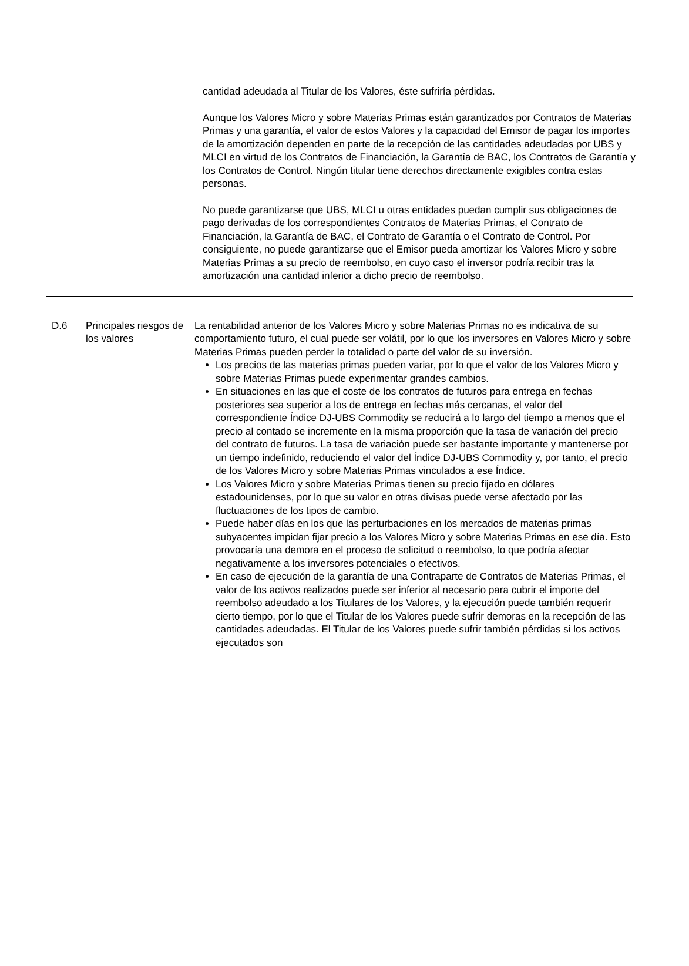cantidad adeudada al Titular de los Valores, éste sufriría pérdidas.
Aunque los Valores Micro y sobre Materias Primas están garantizados por Contratos de Materias Primas y una garantía, el valor de estos Valores y la capacidad del Emisor de pagar los importes de la amortización dependen en parte de la recepción de las cantidades adeudadas por UBS y MLCI en virtud de los Contratos de Financiación, la Garantía de BAC, los Contratos de Garantía y los Contratos de Control. Ningún titular tiene derechos directamente exigibles contra estas personas.
No puede garantizarse que UBS, MLCI u otras entidades puedan cumplir sus obligaciones de pago derivadas de los correspondientes Contratos de Materias Primas, el Contrato de Financiación, la Garantía de BAC, el Contrato de Garantía o el Contrato de Control. Por consiguiente, no puede garantizarse que el Emisor pueda amortizar los Valores Micro y sobre Materias Primas a su precio de reembolso, en cuyo caso el inversor podría recibir tras la amortización una cantidad inferior a dicho precio de reembolso.
| D.6 | Principales riesgos de los valores | La rentabilidad anterior de los Valores Micro y sobre Materias Primas no es indicativa de su comportamiento futuro, el cual puede ser volátil, por lo que los inversores en Valores Micro y sobre Materias Primas pueden perder la totalidad o parte del valor de su inversión. Los precios de las materias primas pueden variar, por lo que el valor de los Valores Micro y sobre Materias Primas puede experimentar grandes cambios. En situaciones en las que el coste de los contratos de futuros para entrega en fechas posteriores sea superior a los de entrega en fechas más cercanas, el valor del correspondiente Índice DJ-UBS Commodity se reducirá a lo largo del tiempo a menos que el precio al contado se incremente en la misma proporción que la tasa de variación del precio del contrato de futuros. La tasa de variación puede ser bastante importante y mantenerse por un tiempo indefinido, reduciendo el valor del Índice DJ-UBS Commodity y, por tanto, el precio de los Valores Micro y sobre Materias Primas vinculados a ese Índice. Los Valores Micro y sobre Materias Primas tienen su precio fijado en dólares estadounidenses, por lo que su valor en otras divisas puede verse afectado por las fluctuaciones de los tipos de cambio. Puede haber días en los que las perturbaciones en los mercados de materias primas subyacentes impidan fijar precio a los Valores Micro y sobre Materias Primas en ese día. Esto provocaría una demora en el proceso de solicitud o reembolso, lo que podría afectar negativamente a los inversores potenciales o efectivos. En caso de ejecución de la garantía de una Contraparte de Contratos de Materias Primas, el valor de los activos realizados puede ser inferior al necesario para cubrir el importe del reembolso adeudado a los Titulares de los Valores, y la ejecución puede también requerir cierto tiempo, por lo que el Titular de los Valores puede sufrir demoras en la recepción de las cantidades adeudadas. El Titular de los Valores puede sufrir también pérdidas si los activos ejecutados son |